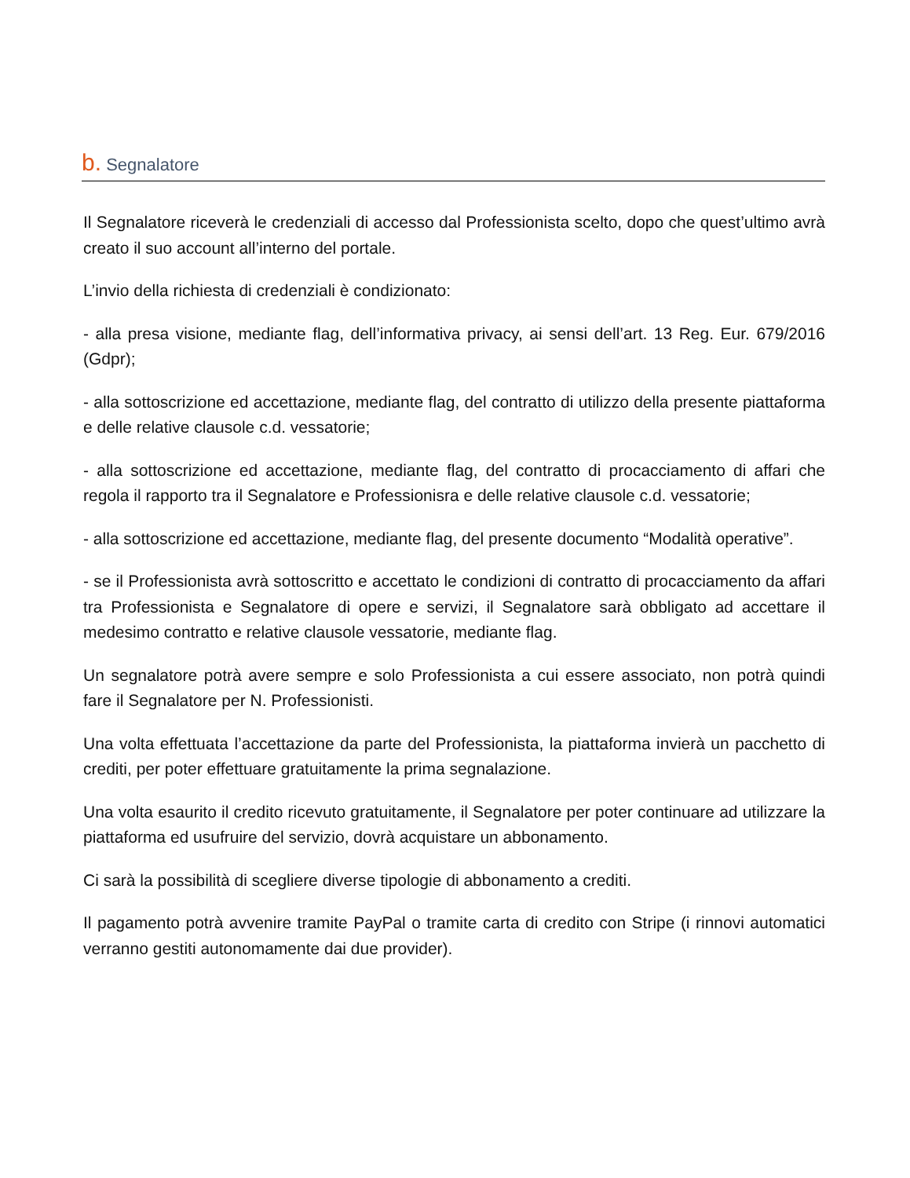b. Segnalatore
Il Segnalatore riceverà le credenziali di accesso dal Professionista scelto, dopo che quest’ultimo avrà creato il suo account all’interno del portale.
L’invio della richiesta di credenziali è condizionato:
- alla presa visione, mediante flag, dell’informativa privacy, ai sensi dell’art. 13 Reg. Eur. 679/2016 (Gdpr);
- alla sottoscrizione ed accettazione, mediante flag, del contratto di utilizzo della presente piattaforma e delle relative clausole c.d. vessatorie;
- alla sottoscrizione ed accettazione, mediante flag, del contratto di procacciamento di affari che regola il rapporto tra il Segnalatore e Professionisra e delle relative clausole c.d. vessatorie;
- alla sottoscrizione ed accettazione, mediante flag, del presente documento “Modalità operative”.
- se il Professionista avrà sottoscritto e accettato le condizioni di contratto di procacciamento da affari tra Professionista e Segnalatore di opere e servizi, il Segnalatore sarà obbligato ad accettare il medesimo contratto e relative clausole vessatorie, mediante flag.
Un segnalatore potrà avere sempre e solo Professionista a cui essere associato, non potrà quindi fare il Segnalatore per N. Professionisti.
Una volta effettuata l’accettazione da parte del Professionista, la piattaforma invierà un pacchetto di crediti, per poter effettuare gratuitamente la prima segnalazione.
Una volta esaurito il credito ricevuto gratuitamente, il Segnalatore per poter continuare ad utilizzare la piattaforma ed usufruire del servizio, dovrà acquistare un abbonamento.
Ci sarà la possibilità di scegliere diverse tipologie di abbonamento a crediti.
Il pagamento potrà avvenire tramite PayPal o tramite carta di credito con Stripe (i rinnovi automatici verranno gestiti autonomamente dai due provider).